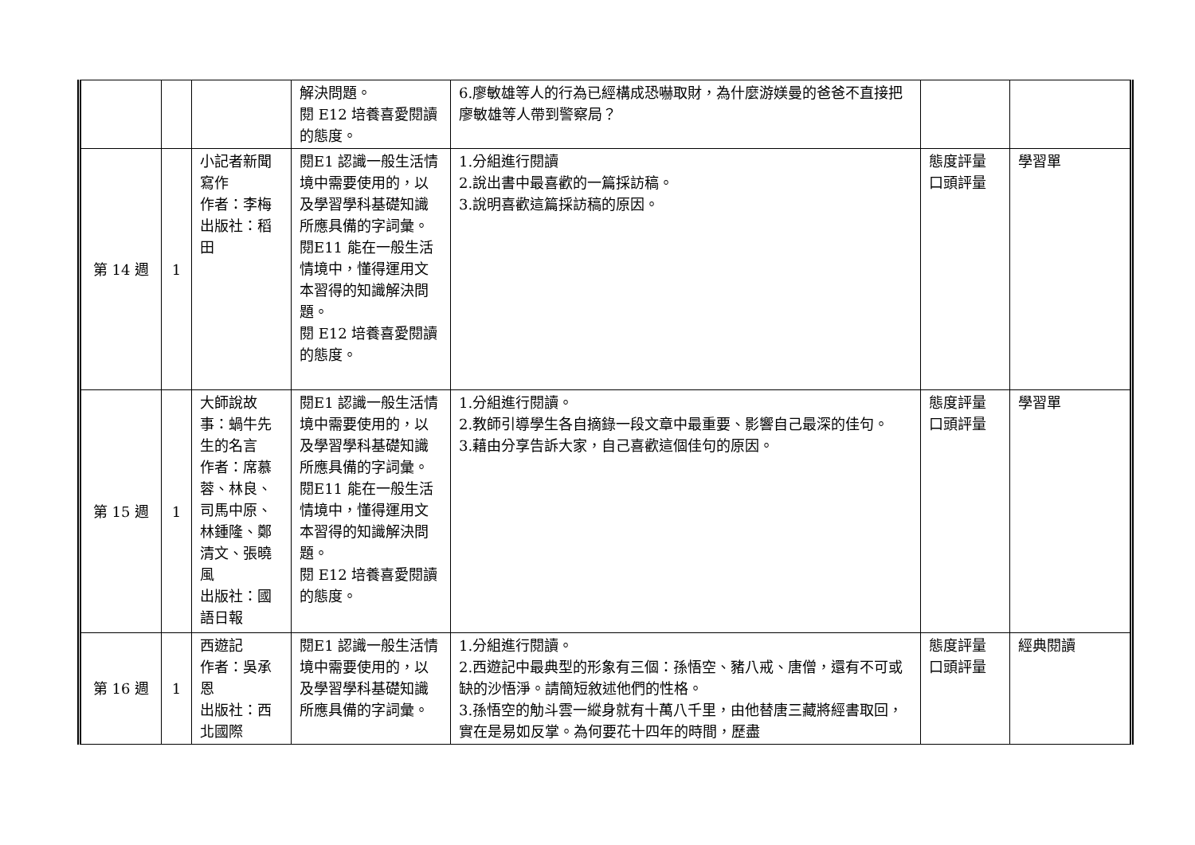| | | | 解決問題。 閱 E12 培養喜愛閱讀的態度。 | 6.廖敏雄等人的行為已經構成恐嚇取財，為什麼游媄曼的爸爸不直接把廖敏雄等人帶到警察局？ | | |
| 第 14 週 | 1 | 小記者新聞寫作 作者：李梅 出版社：稻田 | 閱E1 認識一般生活情境中需要使用的，以及學習學科基礎知識所應具備的字詞彙。 閱E11 能在一般生活情境中，懂得運用文本習得的知識解決問題。 閱 E12 培養喜愛閱讀的態度。 | 1.分組進行閱讀 2.說出書中最喜歡的一篇採訪稿。 3.說明喜歡這篇採訪稿的原因。 | 態度評量 口頭評量 | 學習單 |
| 第 15 週 | 1 | 大師說故事：蝸牛先生的名言 作者：席慕蓉、林良、司馬中原、林鍾隆、鄭清文、張曉風 出版社：國語日報 | 閱E1 認識一般生活情境中需要使用的，以及學習學科基礎知識所應具備的字詞彙。 閱E11 能在一般生活情境中，懂得運用文本習得的知識解決問題。 閱 E12 培養喜愛閱讀的態度。 | 1.分組進行閱讀。 2.教師引導學生各自摘錄一段文章中最重要、影響自己最深的佳句。 3.藉由分享告訴大家，自己喜歡這個佳句的原因。 | 態度評量 口頭評量 | 學習單 |
| 第 16 週 | 1 | 西遊記 作者：吳承恩 出版社：西北國際 | 閱E1 認識一般生活情境中需要使用的，以及學習學科基礎知識所應具備的字詞彙。 | 1.分組進行閱讀。 2.西遊記中最典型的形象有三個：孫悟空、豬八戒、唐僧，還有不可或缺的沙悟淨。請簡短敘述他們的性格。 3.孫悟空的觔斗雲一縱身就有十萬八千里，由他替唐三藏將經書取回，實在是易如反掌。為何要花十四年的時間，歷盡 | 態度評量 口頭評量 | 經典閱讀 |